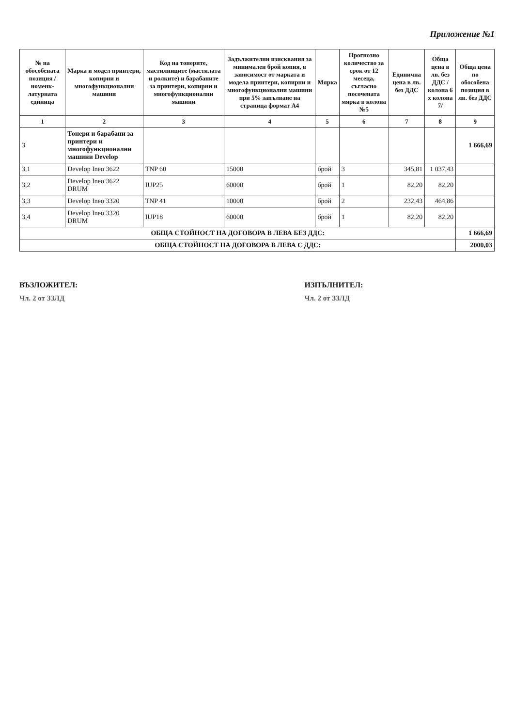Приложение №1
| № на обособената позиция /номенк-латурната единица | Марка и модел принтери, копирни и многофункционални машини | Код на тонерите, мастилниците (мастилата и ролките) и барабаните за принтери, копирни и многофункционални машини | Задължителни изисквания за минимален брой копия, в зависимост от марката и модела принтери, копирни и многофункционални машини при 5% запълване на страница формат А4 | Мярка | Прогнозно количество за срок от 12 месеца, съгласно посочената мярка в колона №5 | Единична цена в лв. без ДДС | Обща цена в лв. без ДДС /колона 6 х колона 7/ | Обща цена по обособена позиция в лв. без ДДС |
| --- | --- | --- | --- | --- | --- | --- | --- | --- |
| 1 | 2 | 3 | 4 | 5 | 6 | 7 | 8 | 9 |
| 3 | Тонери и барабани за принтери и многофункционални машини Develop | | | | | | | 1 666,69 |
| 3,1 | Develop Ineo 3622 | TNP 60 | 15000 | брой | 3 | 345,81 | 1 037,43 | |
| 3,2 | Develop Ineo 3622 DRUM | IUP25 | 60000 | брой | 1 | 82,20 | 82,20 | |
| 3,3 | Develop Ineo 3320 | TNP 41 | 10000 | брой | 2 | 232,43 | 464,86 | |
| 3,4 | Develop Ineo 3320 DRUM | IUP18 | 60000 | брой | 1 | 82,20 | 82,20 | |
| ОБЩА СТОЙНОСТ НА ДОГОВОРА В ЛЕВА БЕЗ ДДС: | | | | | | | | 1 666,69 |
| ОБЩА СТОЙНОСТ НА ДОГОВОРА В ЛЕВА С ДДС: | | | | | | | | 2000,03 |
ВЪЗЛОЖИТЕЛ:
Чл. 2 от ЗЗЛД
ИЗПЪЛНИТЕЛ:
Чл. 2 от ЗЗЛД